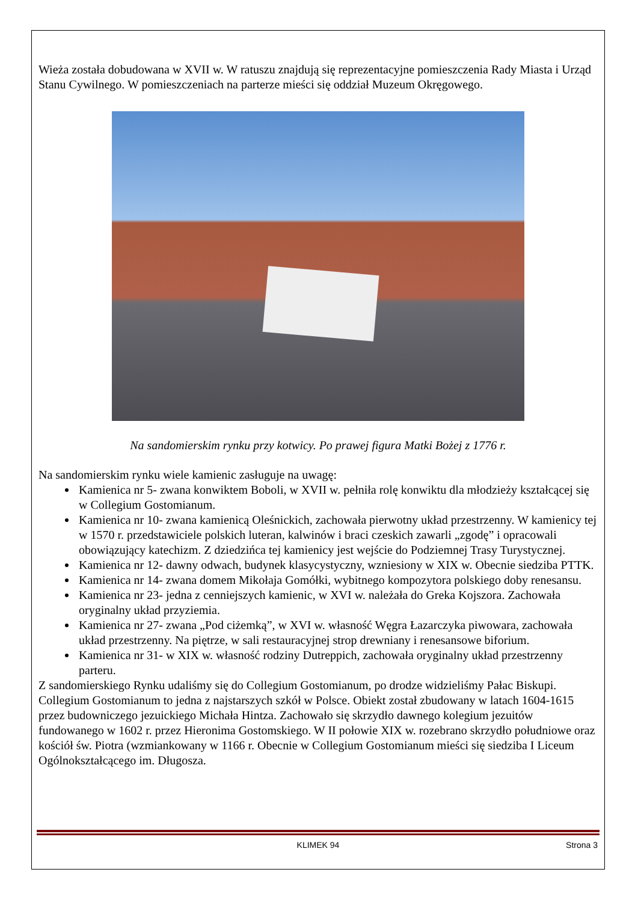Wieża została dobudowana w XVII w. W ratuszu znajdują się reprezentacyjne pomieszczenia Rady Miasta i Urząd Stanu Cywilnego. W pomieszczeniach na parterze mieści się oddział Muzeum Okręgowego.
Na sandomierskim rynku przy kotwicy. Po prawej figura Matki Bożej z 1776 r.
Na sandomierskim rynku wiele kamienic zasługuje na uwagę:
Kamienica nr 5- zwana konwiktem Boboli, w XVII w. pełniła rolę konwiktu dla młodzieży kształcącej się w Collegium Gostomianum.
Kamienica nr 10- zwana kamienicą Oleśnickich, zachowała pierwotny układ przestrzenny. W kamienicy tej w 1570 r. przedstawiciele polskich luteran, kalwinów i braci czeskich zawarli „zgodę” i opracowali obowiązujący katechizm. Z dziedzińca tej kamienicy jest wejście do Podziemnej Trasy Turystycznej.
Kamienica nr 12- dawny odwach, budynek klasycystyczny, wzniesiony w XIX w. Obecnie siedziba PTTK.
Kamienica nr 14- zwana domem Mikołaja Gomółki, wybitnego kompozytora polskiego doby renesansu.
Kamienica nr 23- jedna z cenniejszych kamienic, w XVI w. należała do Greka Kojszora. Zachowała oryginalny układ przyziemia.
Kamienica nr 27- zwana „Pod ciżemką”, w XVI w. własność Węgra Łazarczyka piwowara, zachowała układ przestrzenny. Na piętrze, w sali restauracyjnej strop drewniany i renesansowe biforium.
Kamienica nr 31- w XIX w. własność rodziny Dutreppich, zachowała oryginalny układ przestrzenny parteru.
Z sandomierskiego Rynku udaliśmy się do Collegium Gostomianum, po drodze widzieliśmy Pałac Biskupi. Collegium Gostomianum to jedna z najstarszych szkół w Polsce. Obiekt został zbudowany w latach 1604-1615 przez budowniczego jezuickiego Michała Hintza. Zachowało się skrzydło dawnego kolegium jezuitów fundowanego w 1602 r. przez Hieronima Gostomskiego. W II połowie XIX w. rozebrano skrzydło południowe oraz kościół św. Piotra (wzmiankowany w 1166 r. Obecnie w Collegium Gostomianum mieści się siedziba I Liceum Ogólnokształcącego im. Długosza.
KLIMEK 94 Strona 3